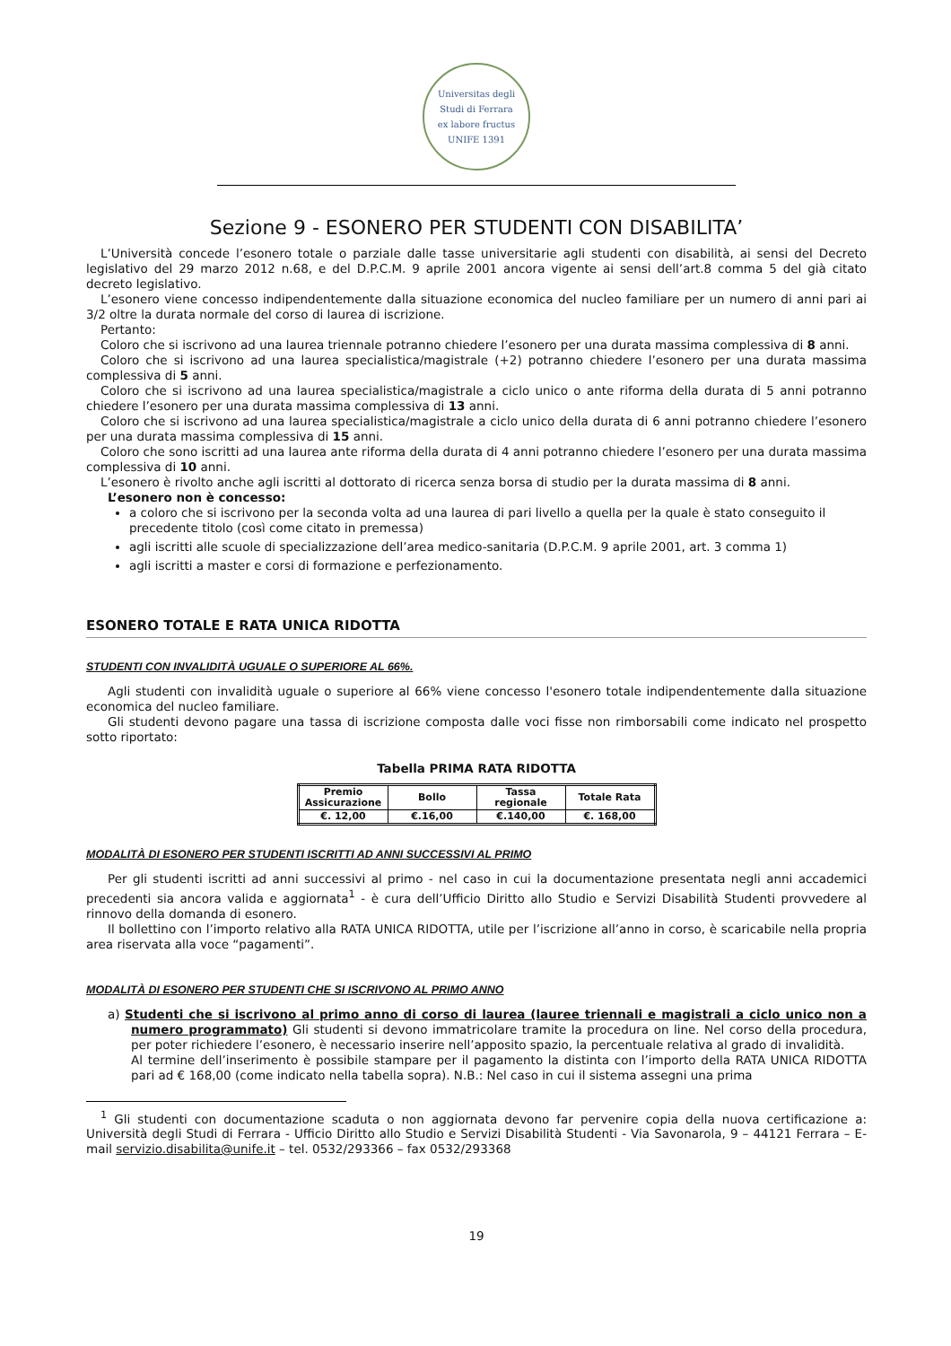Universitas degli Studi di Ferrara
ex labore fructus
UNIFE 1391
Sezione 9 - ESONERO PER STUDENTI CON DISABILITA’
L’Università concede l’esonero totale o parziale dalle tasse universitarie agli studenti con disabilità, ai sensi del Decreto legislativo del 29 marzo 2012 n.68, e del D.P.C.M. 9 aprile 2001 ancora vigente ai sensi dell’art.8 comma 5 del già citato decreto legislativo.
L’esonero viene concesso indipendentemente dalla situazione economica del nucleo familiare per un numero di anni pari ai 3/2 oltre la durata normale del corso di laurea di iscrizione.
Pertanto:
Coloro che si iscrivono ad una laurea triennale potranno chiedere l’esonero per una durata massima complessiva di 8 anni.
Coloro che si iscrivono ad una laurea specialistica/magistrale (+2) potranno chiedere l’esonero per una durata massima complessiva di 5 anni.
Coloro che si iscrivono ad una laurea specialistica/magistrale a ciclo unico o ante riforma della durata di 5 anni potranno chiedere l’esonero per una durata massima complessiva di 13 anni.
Coloro che si iscrivono ad una laurea specialistica/magistrale a ciclo unico della durata di 6 anni potranno chiedere l’esonero per una durata massima complessiva di 15 anni.
Coloro che sono iscritti ad una laurea ante riforma della durata di 4 anni potranno chiedere l’esonero per una durata massima complessiva di 10 anni.
L’esonero è rivolto anche agli iscritti al dottorato di ricerca senza borsa di studio per la durata massima di 8 anni.
L’esonero non è concesso:
a coloro che si iscrivono per la seconda volta ad una laurea di pari livello a quella per la quale è stato conseguito il precedente titolo (così come citato in premessa)
agli iscritti alle scuole di specializzazione dell’area medico-sanitaria (D.P.C.M. 9 aprile 2001, art. 3 comma 1)
agli iscritti a master e corsi di formazione e perfezionamento.
ESONERO TOTALE E RATA UNICA RIDOTTA
STUDENTI CON INVALIDITÀ UGUALE O SUPERIORE AL 66%.
Agli studenti con invalidità uguale o superiore al 66% viene concesso l'esonero totale indipendentemente dalla situazione economica del nucleo familiare.
Gli studenti devono pagare una tassa di iscrizione composta dalle voci fisse non rimborsabili come indicato nel prospetto sotto riportato:
Tabella PRIMA RATA RIDOTTA
| Premio Assicurazione | Bollo | Tassa regionale | Totale Rata |
| €. 12,00 | €.16,00 | €.140,00 | €. 168,00 |
MODALITÀ DI ESONERO PER STUDENTI ISCRITTI AD ANNI SUCCESSIVI AL PRIMO
Per gli studenti iscritti ad anni successivi al primo - nel caso in cui la documentazione presentata negli anni accademici precedenti sia ancora valida e aggiornata<sup>1</sup> - è cura dell’Ufficio Diritto allo Studio e Servizi Disabilità Studenti provvedere al rinnovo della domanda di esonero.
Il bollettino con l’importo relativo alla RATA UNICA RIDOTTA, utile per l’iscrizione all’anno in corso, è scaricabile nella propria area riservata alla voce “pagamenti”.
MODALITÀ DI ESONERO PER STUDENTI CHE SI ISCRIVONO AL PRIMO ANNO
a) Studenti che si iscrivono al primo anno di corso di laurea (lauree triennali e magistrali a ciclo unico non a numero programmato) Gli studenti si devono immatricolare tramite la procedura on line. Nel corso della procedura, per poter richiedere l’esonero, è necessario inserire nell’apposito spazio, la percentuale relativa al grado di invalidità.
Al termine dell’inserimento è possibile stampare per il pagamento la distinta con l’importo della RATA UNICA RIDOTTA pari ad € 168,00 (come indicato nella tabella sopra). N.B.: Nel caso in cui il sistema assegni una prima
<sup>1</sup> Gli studenti con documentazione scaduta o non aggiornata devono far pervenire copia della nuova certificazione a: Università degli Studi di Ferrara - Ufficio Diritto allo Studio e Servizi Disabilità Studenti - Via Savonarola, 9 – 44121 Ferrara – E-mail servizio.disabilita@unife.it – tel. 0532/293366 – fax 0532/293368
19